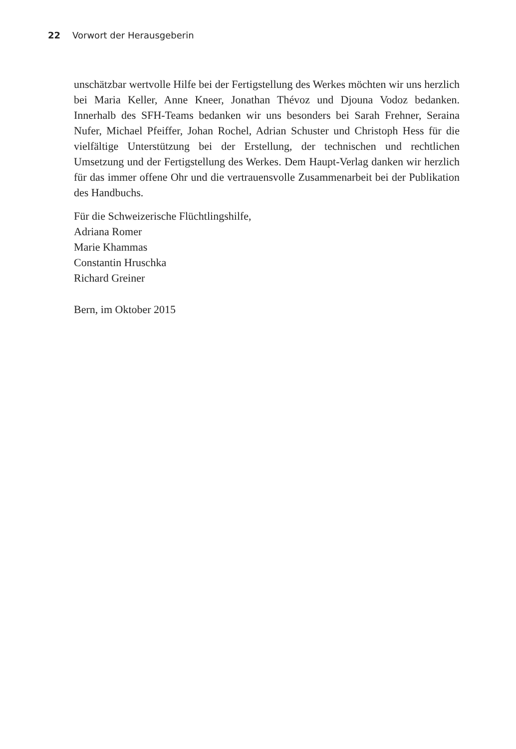22 Vorwort der Herausgeberin
unschätzbar wertvolle Hilfe bei der Fertigstellung des Werkes möchten wir uns herzlich bei Maria Keller, Anne Kneer, Jonathan Thévoz und Djouna Vodoz bedanken. Innerhalb des SFH-Teams bedanken wir uns besonders bei Sarah Frehner, Seraina Nufer, Michael Pfeiffer, Johan Rochel, Adrian Schuster und Chris­toph Hess für die vielfältige Unterstützung bei der Erstellung, der technischen und rechtlichen Umsetzung und der Fertigstellung des Werkes. Dem Haupt-Verlag danken wir herzlich für das immer offene Ohr und die vertrauensvolle Zusam­menarbeit bei der Publikation des Handbuchs.
Für die Schweizerische Flüchtlingshilfe,
Adriana Romer
Marie Khammas
Constantin Hruschka
Richard Greiner
Bern, im Oktober 2015